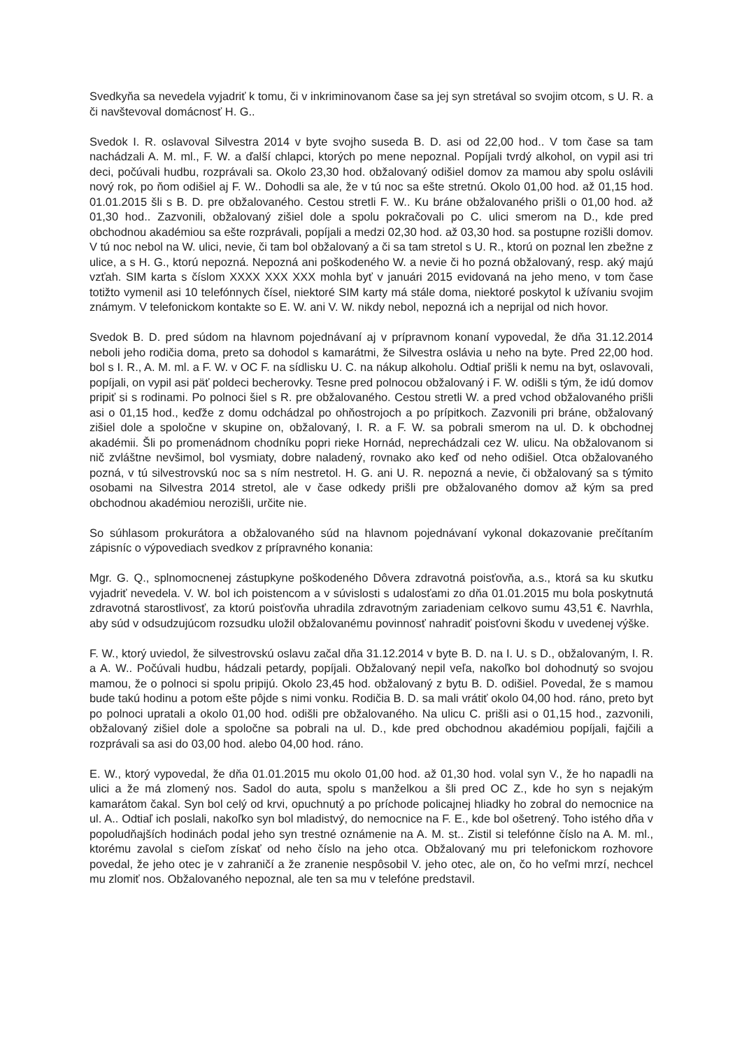Svedkyňa sa nevedela vyjadriť k tomu, či v inkriminovanom čase sa jej syn stretával so svojim otcom, s U. R. a či navštevoval domácnosť H. G..
Svedok I. R. oslavoval Silvestra 2014 v byte svojho suseda B. D. asi od 22,00 hod.. V tom čase sa tam nachádzali A. M. ml., F. W. a ďalší chlapci, ktorých po mene nepoznal. Popíjali tvrdý alkohol, on vypil asi tri deci, počúvali hudbu, rozprávali sa. Okolo 23,30 hod. obžalovaný odišiel domov za mamou aby spolu oslávili nový rok, po ňom odišiel aj F. W.. Dohodli sa ale, že v tú noc sa ešte stretnú. Okolo 01,00 hod. až 01,15 hod. 01.01.2015 šli s B. D. pre obžalovaného. Cestou stretli F. W.. Ku bráne obžalovaného prišli o 01,00 hod. až 01,30 hod.. Zazvonili, obžalovaný zišiel dole a spolu pokračovali po C. ulici smerom na D., kde pred obchodnou akadémiou sa ešte rozprávali, popíjali a medzi 02,30 hod. až 03,30 hod. sa postupne rozišli domov. V tú noc nebol na W. ulici, nevie, či tam bol obžalovaný a či sa tam stretol s U. R., ktorú on poznal len zbežne z ulice, a s H. G., ktorú nepozná. Nepozná ani poškodeného W. a nevie či ho pozná obžalovaný, resp. aký majú vzťah. SIM karta s číslom XXXX XXX XXX mohla byť v januári 2015 evidovaná na jeho meno, v tom čase totižto vymenil asi 10 telefónnych čísel, niektoré SIM karty má stále doma, niektoré poskytol k užívaniu svojim známym. V telefonickom kontakte so E. W. ani V. W. nikdy nebol, nepozná ich a neprijal od nich hovor.
Svedok B. D. pred súdom na hlavnom pojednávaní aj v prípravnom konaní vypovedal, že dňa 31.12.2014 neboli jeho rodičia doma, preto sa dohodol s kamarátmi, že Silvestra oslávia u neho na byte. Pred 22,00 hod. bol s I. R., A. M. ml. a F. W. v OC F. na sídlisku U. C. na nákup alkoholu. Odtiaľ prišli k nemu na byt, oslavovali, popíjali, on vypil asi päť poldeci becherovky. Tesne pred polnocou obžalovaný i F. W. odišli s tým, že idú domov pripiť si s rodinami. Po polnoci šiel s R. pre obžalovaného. Cestou stretli W. a pred vchod obžalovaného prišli asi o 01,15 hod., keďže z domu odchádzal po ohňostrojoch a po prípitkoch. Zazvonili pri bráne, obžalovaný zišiel dole a spoločne v skupine on, obžalovaný, I. R. a F. W. sa pobrali smerom na ul. D. k obchodnej akadémii. Šli po promenádnom chodníku popri rieke Hornád, neprechádzali cez W. ulicu. Na obžalovanom si nič zvláštne nevšimol, bol vysmiaty, dobre naladený, rovnako ako keď od neho odišiel. Otca obžalovaného pozná, v tú silvestrovskú noc sa s ním nestretol. H. G. ani U. R. nepozná a nevie, či obžalovaný sa s týmito osobami na Silvestra 2014 stretol, ale v čase odkedy prišli pre obžalovaného domov až kým sa pred obchodnou akadémiou nerozišli, určite nie.
So súhlasom prokurátora a obžalovaného súd na hlavnom pojednávaní vykonal dokazovanie prečítaním zápisníc o výpovediach svedkov z prípravného konania:
Mgr. G. Q., splnomocnenej zástupkyne poškodeného Dôvera zdravotná poisťovňa, a.s., ktorá sa ku skutku vyjadriť nevedela. V. W. bol ich poistencom a v súvislosti s udalosťami zo dňa 01.01.2015 mu bola poskytnutá zdravotná starostlivosť, za ktorú poisťovňa uhradila zdravotným zariadeniam celkovo sumu 43,51 €. Navrhla, aby súd v odsudzujúcom rozsudku uložil obžalovanému povinnosť nahradiť poisťovni škodu v uvedenej výške.
F. W., ktorý uviedol, že silvestrovskú oslavu začal dňa 31.12.2014 v byte B. D. na I. U. s D., obžalovaným, I. R. a A. W.. Počúvali hudbu, hádzali petardy, popíjali. Obžalovaný nepil veľa, nakoľko bol dohodnutý so svojou mamou, že o polnoci si spolu pripijú. Okolo 23,45 hod. obžalovaný z bytu B. D. odišiel. Povedal, že s mamou bude takú hodinu a potom ešte pôjde s nimi vonku. Rodičia B. D. sa mali vrátiť okolo 04,00 hod. ráno, preto byt po polnoci upratali a okolo 01,00 hod. odišli pre obžalovaného. Na ulicu C. prišli asi o 01,15 hod., zazvonili, obžalovaný zišiel dole a spoločne sa pobrali na ul. D., kde pred obchodnou akadémiou popíjali, fajčili a rozprávali sa asi do 03,00 hod. alebo 04,00 hod. ráno.
E. W., ktorý vypovedal, že dňa 01.01.2015 mu okolo 01,00 hod. až 01,30 hod. volal syn V., že ho napadli na ulici a že má zlomený nos. Sadol do auta, spolu s manželkou a šli pred OC Z., kde ho syn s nejakým kamarátom čakal. Syn bol celý od krvi, opuchnutý a po príchode policajnej hliadky ho zobral do nemocnice na ul. A.. Odtiaľ ich poslali, nakoľko syn bol mladistvý, do nemocnice na F. E., kde bol ošetrený. Toho istého dňa v popoludňajších hodinách podal jeho syn trestné oznámenie na A. M. st.. Zistil si telefónne číslo na A. M. ml., ktorému zavolal s cieľom získať od neho číslo na jeho otca. Obžalovaný mu pri telefonickom rozhovore povedal, že jeho otec je v zahraničí a že zranenie nespôsobil V. jeho otec, ale on, čo ho veľmi mrzí, nechcel mu zlomiť nos. Obžalovaného nepoznal, ale ten sa mu v telefóne predstavil.